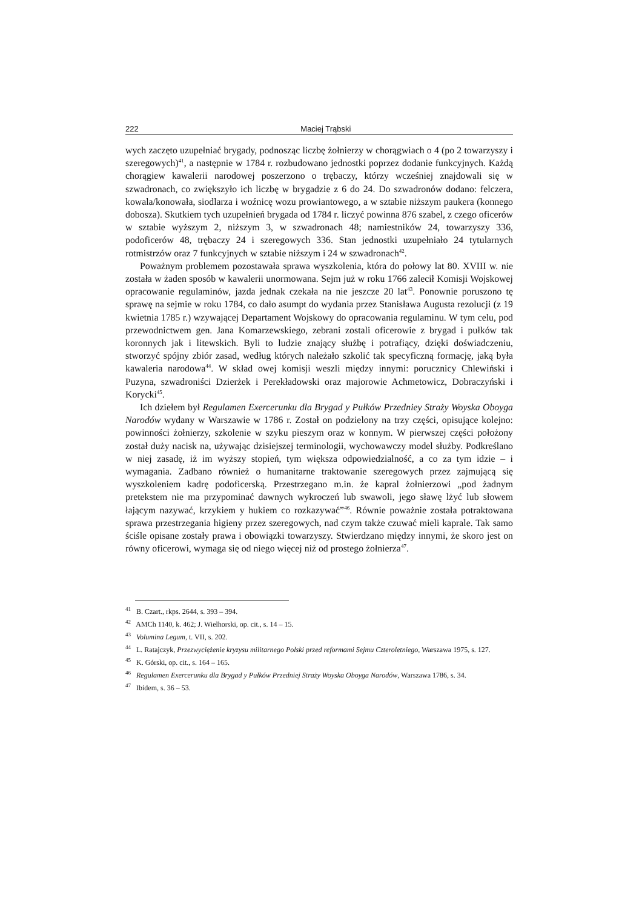222 Maciej Trąbski
wych zaczęto uzupełniać brygady, podnosząc liczbę żołnierzy w chorągwiach o 4 (po 2 towarzyszy i szeregowych)<sup>41</sup>, a następnie w 1784 r. rozbudowano jednostki poprzez dodanie funkcyjnych. Każdą chorągiew kawalerii narodowej poszerzono o trębaczy, którzy wcześniej znajdowali się w szwadronach, co zwiększyło ich liczbę w brygadzie z 6 do 24. Do szwadronów dodano: felczera, kowala/konowała, siodlarza i woźnicę wozu prowiantowego, a w sztabie niższym paukera (konnego dobosza). Skutkiem tych uzupełnień brygada od 1784 r. liczyć powinna 876 szabel, z czego oficerów w sztabie wyższym 2, niższym 3, w szwadronach 48; namiestników 24, towarzyszy 336, podoficerów 48, trębaczy 24 i szeregowych 336. Stan jednostki uzupełniało 24 tytularnych rotmistrzów oraz 7 funkcyjnych w sztabie niższym i 24 w szwadronach<sup>42</sup>.
Poważnym problemem pozostawała sprawa wyszkolenia, która do połowy lat 80. XVIII w. nie została w żaden sposób w kawalerii unormowana. Sejm już w roku 1766 zalecił Komisji Wojskowej opracowanie regulaminów, jazda jednak czekała na nie jeszcze 20 lat<sup>43</sup>. Ponownie poruszono tę sprawę na sejmie w roku 1784, co dało asumpt do wydania przez Stanisława Augusta rezolucji (z 19 kwietnia 1785 r.) wzywającej Departament Wojskowy do opracowania regulaminu. W tym celu, pod przewodnictwem gen. Jana Komarzewskiego, zebrani zostali oficerowie z brygad i pułków tak koronnych jak i litewskich. Byli to ludzie znający służbę i potrafiący, dzięki doświadczeniu, stworzyć spójny zbiór zasad, według których należało szkolić tak specyficzną formację, jaką była kawaleria narodowa<sup>44</sup>. W skład owej komisji weszli między innymi: porucznicy Chlewiński i Puzyna, szwadroniści Dzierżek i Perekładowski oraz majorowie Achmetowicz, Dobraczyński i Korycki<sup>45</sup>.
Ich dziełem był Regulamen Exercerunku dla Brygad y Pułków Przedniey Straży Woyska Oboyga Narodów wydany w Warszawie w 1786 r. Został on podzielony na trzy części, opisujące kolejno: powinności żołnierzy, szkolenie w szyku pieszym oraz w konnym. W pierwszej części położony został duży nacisk na, używając dzisiejszej terminologii, wychowawczy model służby. Podkreślano w niej zasadę, iż im wyższy stopień, tym większa odpowiedzialność, a co za tym idzie – i wymagania. Zadbano również o humanitarne traktowanie szeregowych przez zajmującą się wyszkoleniem kadrę podoficerską. Przestrzegano m.in. że kapral żołnierzowi „pod żadnym pretekstem nie ma przypominać dawnych wykroczeń lub swawoli, jego sławę lżyć lub słowem łającym nazywać, krzykiem y hukiem co rozkazywać”<sup>46</sup>. Równie poważnie została potraktowana sprawa przestrzegania higieny przez szeregowych, nad czym także czuwać mieli kaprale. Tak samo ściśle opisane zostały prawa i obowiązki towarzyszy. Stwierdzano między innymi, że skoro jest on równy oficerowi, wymaga się od niego więcej niż od prostego żołnierza<sup>47</sup>.
<sup>41</sup> B. Czart., rkps. 2644, s. 393 – 394.
<sup>42</sup> AMCh 1140, k. 462; J. Wielhorski, op. cit., s. 14 – 15.
<sup>43</sup> Volumina Legum, t. VII, s. 202.
<sup>44</sup> L. Ratajczyk, Przezwyciężenie kryzysu militarnego Polski przed reformami Sejmu Czteroletniego, Warszawa 1975, s. 127.
<sup>45</sup> K. Górski, op. cit., s. 164 – 165.
<sup>46</sup> Regulamen Exercerunku dla Brygad y Pułków Przedniej Straży Woyska Oboyga Narodów, Warszawa 1786, s. 34.
<sup>47</sup> Ibidem, s. 36 – 53.